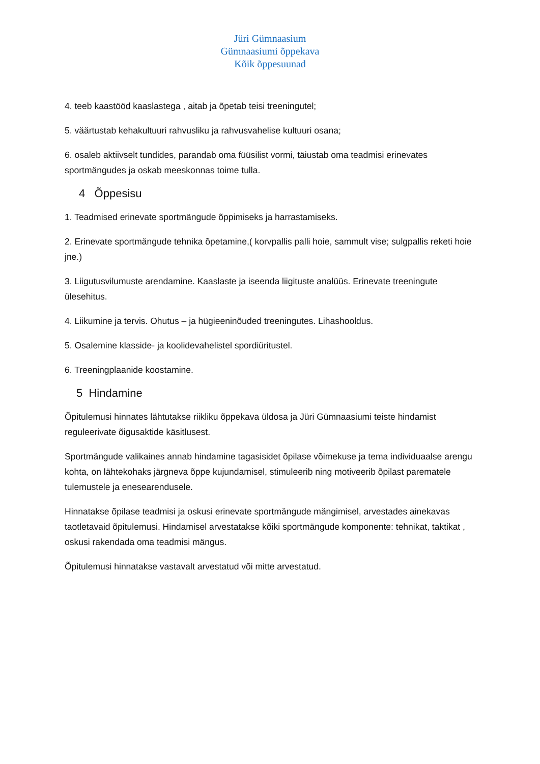Jüri Gümnaasium
Gümnaasiumi õppekava
Kõik õppesuunad
4. teeb kaastööd kaaslastega , aitab ja õpetab teisi treeningutel;
5. väärtustab kehakultuuri rahvusliku ja rahvusvahelise kultuuri osana;
6. osaleb aktiivselt tundides, parandab oma füüsilist vormi, täiustab oma teadmisi erinevates sportmängudes ja oskab meeskonnas toime tulla.
4 Õppesisu
1. Teadmised erinevate sportmängude õppimiseks ja harrastamiseks.
2. Erinevate sportmängude tehnika õpetamine,( korvpallis palli hoie, sammult vise; sulgpallis reketi hoie jne.)
3. Liigutusvilumuste arendamine. Kaaslaste ja iseenda liigituste analüüs. Erinevate treeningute ülesehitus.
4. Liikumine ja tervis. Ohutus – ja hügieeninõuded treeningutes. Lihashooldus.
5. Osalemine klasside- ja koolidevahelistel spordiüritustel.
6. Treeningplaanide koostamine.
5 Hindamine
Õpitulemusi hinnates lähtutakse riikliku õppekava üldosa ja Jüri Gümnaasiumi teiste hindamist reguleerivate õigusaktide käsitlusest.
Sportmängude valikaines annab hindamine tagasisidet õpilase võimekuse ja tema individuaalse arengu kohta, on lähtekohaks järgneva õppe kujundamisel, stimuleerib ning motiveerib õpilast parematele tulemustele ja enesearendusele.
Hinnatakse õpilase teadmisi ja oskusi erinevate sportmängude mängimisel, arvestades ainekavas taotletavaid õpitulemusi. Hindamisel arvestatakse kõiki sportmängude komponente: tehnikat, taktikat , oskusi rakendada oma teadmisi mängus.
Õpitulemusi hinnatakse vastavalt arvestatud või mitte arvestatud.